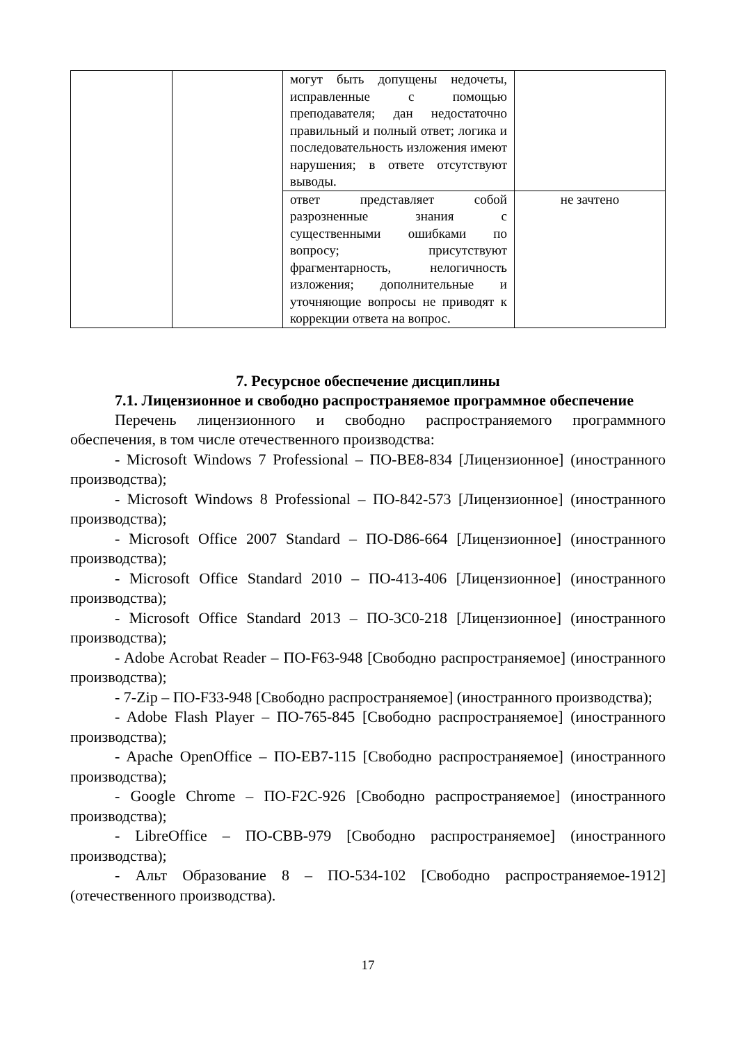| | | могут быть допущены недочеты, исправленные с помощью преподавателя; дан недостаточно правильный и полный ответ; логика и последовательность изложения имеют нарушения; в ответе отсутствуют выводы. | |
| | | ответ представляет собой разрозненные знания с существенными ошибками по вопросу; присутствуют фрагментарность, нелогичность изложения; дополнительные и уточняющие вопросы не приводят к коррекции ответа на вопрос. | не зачтено |
7. Ресурсное обеспечение дисциплины
7.1. Лицензионное и свободно распространяемое программное обеспечение
Перечень лицензионного и свободно распространяемого программного обеспечения, в том числе отечественного производства:
- Microsoft Windows 7 Professional – ПО-BE8-834 [Лицензионное] (иностранного производства);
- Microsoft Windows 8 Professional – ПО-842-573 [Лицензионное] (иностранного производства);
- Microsoft Office 2007 Standard – ПО-D86-664 [Лицензионное] (иностранного производства);
- Microsoft Office Standard 2010 – ПО-413-406 [Лицензионное] (иностранного производства);
- Microsoft Office Standard 2013 – ПО-3C0-218 [Лицензионное] (иностранного производства);
- Adobe Acrobat Reader – ПО-F63-948 [Свободно распространяемое] (иностранного производства);
- 7-Zip – ПО-F33-948 [Свободно распространяемое] (иностранного производства);
- Adobe Flash Player – ПО-765-845 [Свободно распространяемое] (иностранного производства);
- Apache OpenOffice – ПО-EB7-115 [Свободно распространяемое] (иностранного производства);
- Google Chrome – ПО-F2C-926 [Свободно распространяемое] (иностранного производства);
- LibreOffice – ПО-CBB-979 [Свободно распространяемое] (иностранного производства);
- Альт Образование 8 – ПО-534-102 [Свободно распространяемое-1912] (отечественного производства).
17